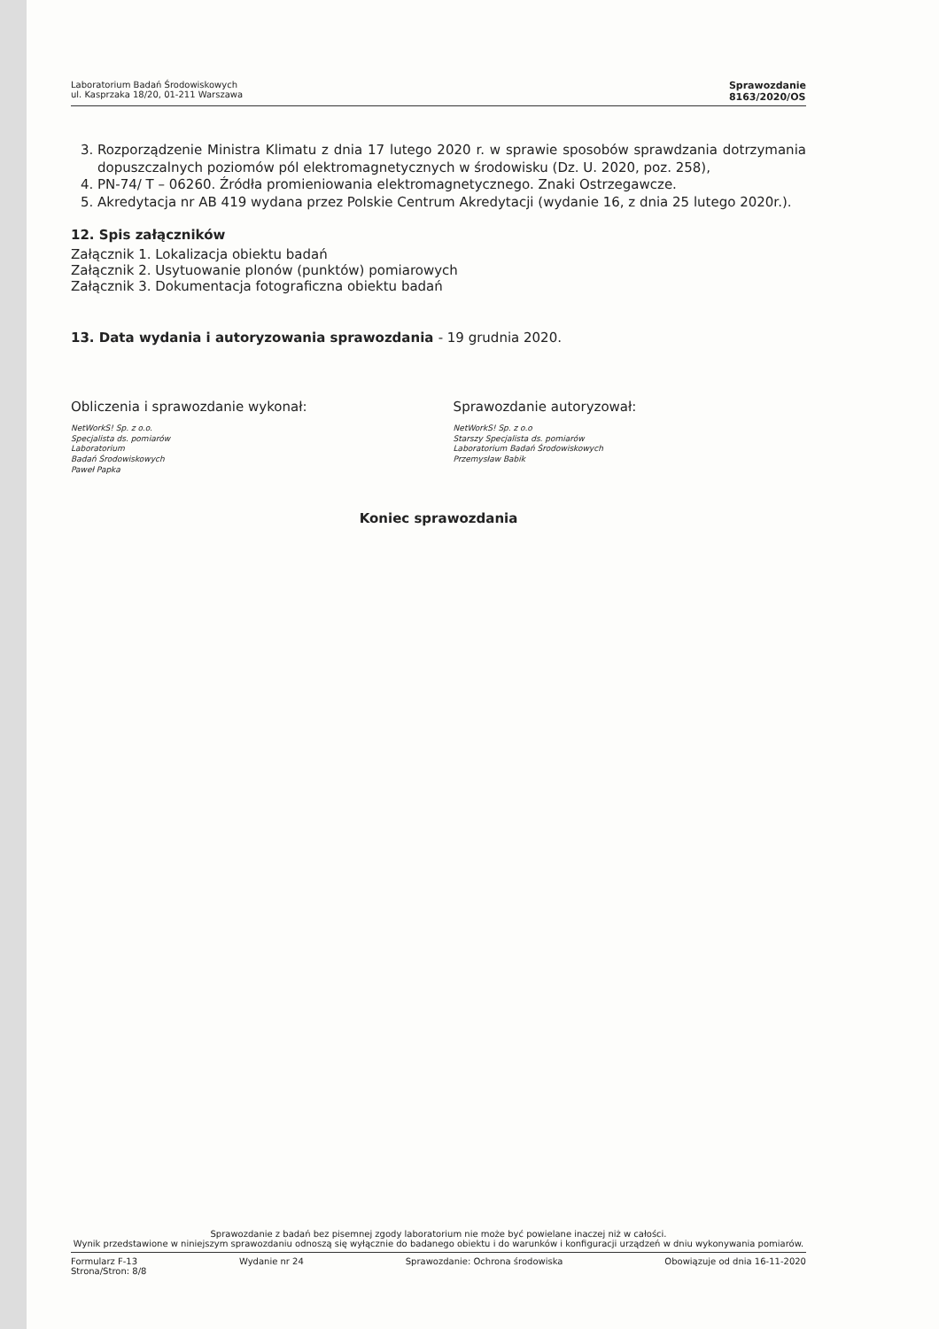Laboratorium Badań Środowiskowych
ul. Kasprzaka 18/20, 01-211 Warszawa
Sprawozdanie
8163/2020/OS
3. Rozporządzenie Ministra Klimatu z dnia 17 lutego 2020 r. w sprawie sposobów sprawdzania dotrzymania dopuszczalnych poziomów pól elektromagnetycznych w środowisku (Dz. U. 2020, poz. 258),
4. PN-74/ T – 06260. Źródła promieniowania elektromagnetycznego. Znaki Ostrzegawcze.
5. Akredytacja nr AB 419 wydana przez Polskie Centrum Akredytacji (wydanie 16, z dnia 25 lutego 2020r.).
12. Spis załączników
Załącznik 1. Lokalizacja obiektu badań
Załącznik 2. Usytuowanie plonów (punktów) pomiarowych
Załącznik 3. Dokumentacja fotograficzna obiektu badań
13. Data wydania i autoryzowania sprawozdania - 19 grudnia 2020.
Obliczenia i sprawozdanie wykonał:
NetWorkS! Sp. z o.o.
Specjalista ds. pomiarów
Laboratorium
Badań Środowiskowych
Paweł Papka
Sprawozdanie autoryzował:
NetWorkS! Sp. z o.o
Starszy Specjalista ds. pomiarów
Laboratorium Badań Środowiskowych
Przemysław Babik
Koniec sprawozdania
Sprawozdanie z badań bez pisemnej zgody laboratorium nie może być powielane inaczej niż w całości.
Wynik przedstawione w niniejszym sprawozdaniu odnoszą się wyłącznie do badanego obiektu i do warunków i konfiguracji urządzeń w dniu wykonywania pomiarów.
Formularz F-13 Wydanie nr 24 Sprawozdanie: Ochrona środowiska Obowiązuje od dnia 16-11-2020
Strona/Stron: 8/8